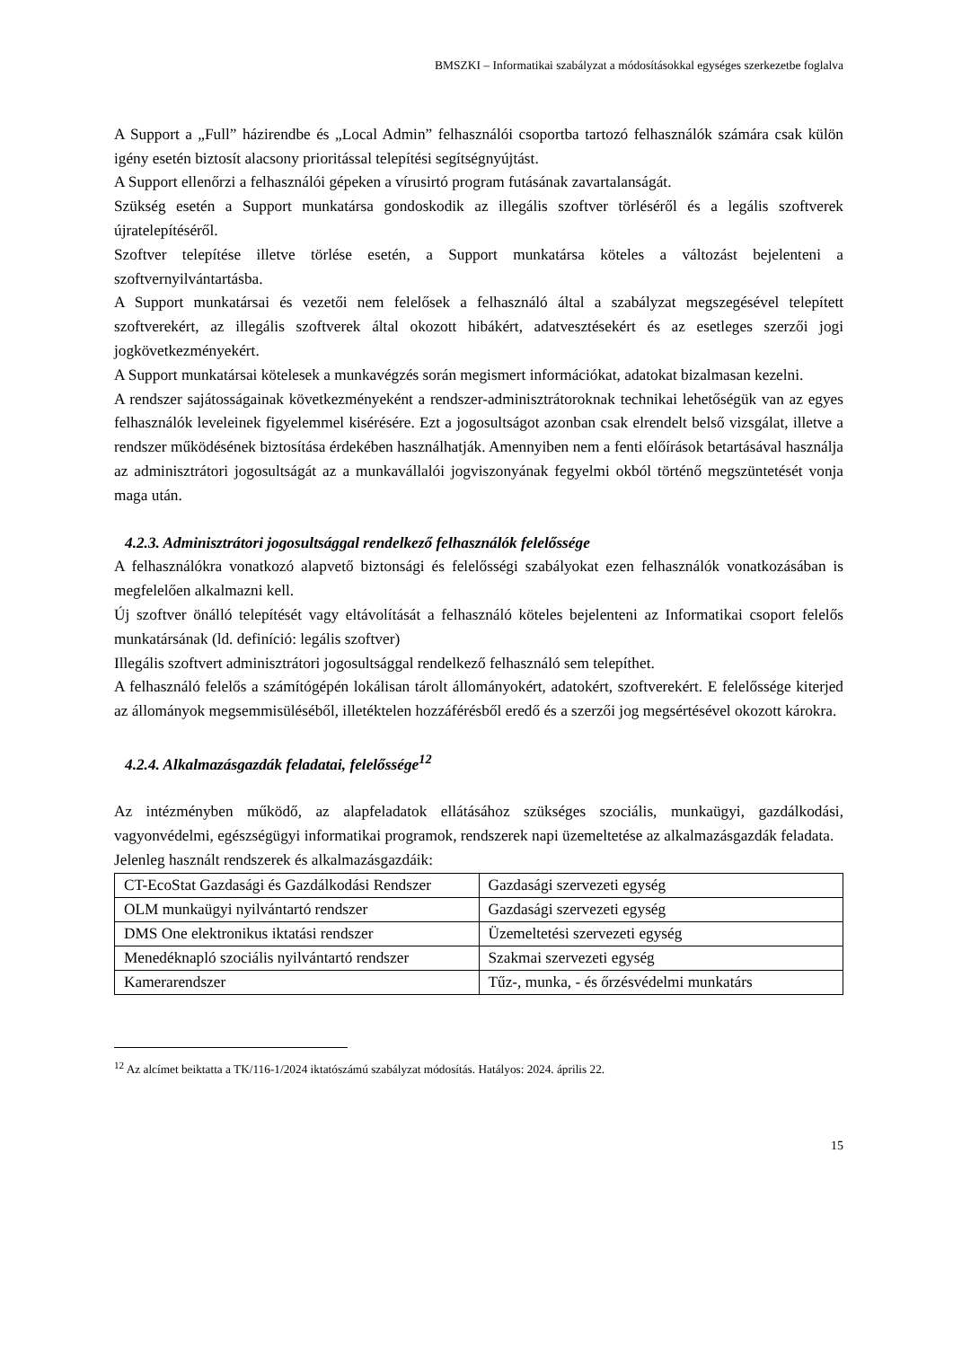BMSZKI – Informatikai szabályzat a módosításokkal egységes szerkezetbe foglalva
A Support a „Full” házirendbe és „Local Admin” felhasználói csoportba tartozó felhasználók számára csak külön igény esetén biztosít alacsony prioritással telepítési segítségnyújtást.
A Support ellenőrzi a felhasználói gépeken a vírusirtó program futásának zavartalanságát.
Szükség esetén a Support munkatársa gondoskodik az illegális szoftver törléséről és a legális szoftverek újratelepítéséről.
Szoftver telepítése illetve törlése esetén, a Support munkatársa köteles a változást bejelenteni a szoftvernyilvántartásba.
A Support munkatársai és vezetői nem felelősek a felhasználó által a szabályzat megszegésével telepített szoftverekért, az illegális szoftverek által okozott hibákért, adatvesztésekért és az esetleges szerzői jogi jogkövetkezményekért.
A Support munkatársai kötelesek a munkavégzés során megismert információkat, adatokat bizalmasan kezelni.
A rendszer sajátosságainak következményeként a rendszer-adminisztrátoroknak technikai lehetőségük van az egyes felhasználók leveleinek figyelemmel kisérésére. Ezt a jogosultságot azonban csak elrendelt belső vizsgálat, illetve a rendszer működésének biztosítása érdekében használhatják. Amennyiben nem a fenti előírások betartásával használja az adminisztrátori jogosultságát az a munkavállalói jogviszonyának fegyelmi okból történő megszüntetését vonja maga után.
4.2.3. Adminisztrátori jogosultsággal rendelkező felhasználók felelőssége
A felhasználókra vonatkozó alapvető biztonsági és felelősségi szabályokat ezen felhasználók vonatkozásában is megfelelően alkalmazni kell.
Új szoftver önálló telepítését vagy eltávolítását a felhasználó köteles bejelenteni az Informatikai csoport felelős munkatársának (ld. definíció: legális szoftver)
Illegális szoftvert adminisztrátori jogosultsággal rendelkező felhasználó sem telepíthet.
A felhasználó felelős a számítógépén lokálisan tárolt állományokért, adatokért, szoftverekért. E felelőssége kiterjed az állományok megsemmisüléséből, illetéktelen hozzáférésből eredő és a szerzői jog megsértésével okozott károkra.
4.2.4. Alkalmazásgazdák feladatai, felelőssége<sup>12</sup>
Az intézményben működő, az alapfeladatok ellátásához szükséges szociális, munkaügyi, gazdálkodási, vagyonvédelmi, egészségügyi informatikai programok, rendszerek napi üzemeltetése az alkalmazásgazdák feladata.
Jelenleg használt rendszerek és alkalmazásgazdáik:
| CT-EcoStat Gazdasági és Gazdálkodási Rendszer | Gazdasági szervezeti egység |
| OLM munkaügyi nyilvántartó rendszer | Gazdasági szervezeti egység |
| DMS One elektronikus iktatási rendszer | Üzemeltetési szervezeti egység |
| Menedéknapló szociális nyilvántartó rendszer | Szakmai szervezeti egység |
| Kamerarendszer | Tűz-, munka, - és őrzésvédelmi munkatárs |
<sup>12</sup> Az alcímet beiktatta a TK/116-1/2024 iktatószámú szabályzat módosítás. Hatályos: 2024. április 22.
15